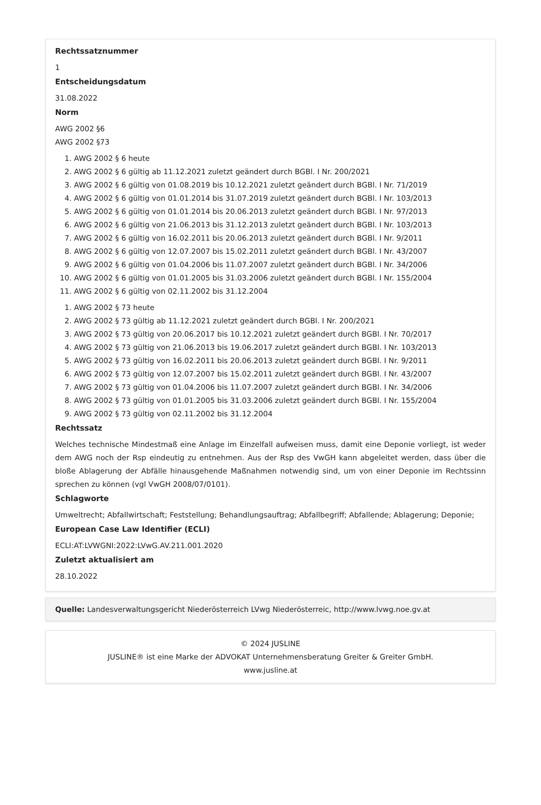Rechtssatznummer
1
Entscheidungsdatum
31.08.2022
Norm
AWG 2002 §6
AWG 2002 §73
1. AWG 2002 § 6 heute
2. AWG 2002 § 6 gültig ab 11.12.2021 zuletzt geändert durch BGBl. I Nr. 200/2021
3. AWG 2002 § 6 gültig von 01.08.2019 bis 10.12.2021 zuletzt geändert durch BGBl. I Nr. 71/2019
4. AWG 2002 § 6 gültig von 01.01.2014 bis 31.07.2019 zuletzt geändert durch BGBl. I Nr. 103/2013
5. AWG 2002 § 6 gültig von 01.01.2014 bis 20.06.2013 zuletzt geändert durch BGBl. I Nr. 97/2013
6. AWG 2002 § 6 gültig von 21.06.2013 bis 31.12.2013 zuletzt geändert durch BGBl. I Nr. 103/2013
7. AWG 2002 § 6 gültig von 16.02.2011 bis 20.06.2013 zuletzt geändert durch BGBl. I Nr. 9/2011
8. AWG 2002 § 6 gültig von 12.07.2007 bis 15.02.2011 zuletzt geändert durch BGBl. I Nr. 43/2007
9. AWG 2002 § 6 gültig von 01.04.2006 bis 11.07.2007 zuletzt geändert durch BGBl. I Nr. 34/2006
10. AWG 2002 § 6 gültig von 01.01.2005 bis 31.03.2006 zuletzt geändert durch BGBl. I Nr. 155/2004
11. AWG 2002 § 6 gültig von 02.11.2002 bis 31.12.2004
1. AWG 2002 § 73 heute
2. AWG 2002 § 73 gültig ab 11.12.2021 zuletzt geändert durch BGBl. I Nr. 200/2021
3. AWG 2002 § 73 gültig von 20.06.2017 bis 10.12.2021 zuletzt geändert durch BGBl. I Nr. 70/2017
4. AWG 2002 § 73 gültig von 21.06.2013 bis 19.06.2017 zuletzt geändert durch BGBl. I Nr. 103/2013
5. AWG 2002 § 73 gültig von 16.02.2011 bis 20.06.2013 zuletzt geändert durch BGBl. I Nr. 9/2011
6. AWG 2002 § 73 gültig von 12.07.2007 bis 15.02.2011 zuletzt geändert durch BGBl. I Nr. 43/2007
7. AWG 2002 § 73 gültig von 01.04.2006 bis 11.07.2007 zuletzt geändert durch BGBl. I Nr. 34/2006
8. AWG 2002 § 73 gültig von 01.01.2005 bis 31.03.2006 zuletzt geändert durch BGBl. I Nr. 155/2004
9. AWG 2002 § 73 gültig von 02.11.2002 bis 31.12.2004
Rechtssatz
Welches technische Mindestmaß eine Anlage im Einzelfall aufweisen muss, damit eine Deponie vorliegt, ist weder dem AWG noch der Rsp eindeutig zu entnehmen. Aus der Rsp des VwGH kann abgeleitet werden, dass über die bloße Ablagerung der Abfälle hinausgehende Maßnahmen notwendig sind, um von einer Deponie im Rechtssinn sprechen zu können (vgl VwGH 2008/07/0101).
Schlagworte
Umweltrecht; Abfallwirtschaft; Feststellung; Behandlungsauftrag; Abfallbegriff; Abfallende; Ablagerung; Deponie;
European Case Law Identifier (ECLI)
ECLI:AT:LVWGNI:2022:LVwG.AV.211.001.2020
Zuletzt aktualisiert am
28.10.2022
Quelle: Landesverwaltungsgericht Niederösterreich LVwg Niederösterreic, http://www.lvwg.noe.gv.at
© 2024 JUSLINE
JUSLINE® ist eine Marke der ADVOKAT Unternehmensberatung Greiter & Greiter GmbH.
www.jusline.at